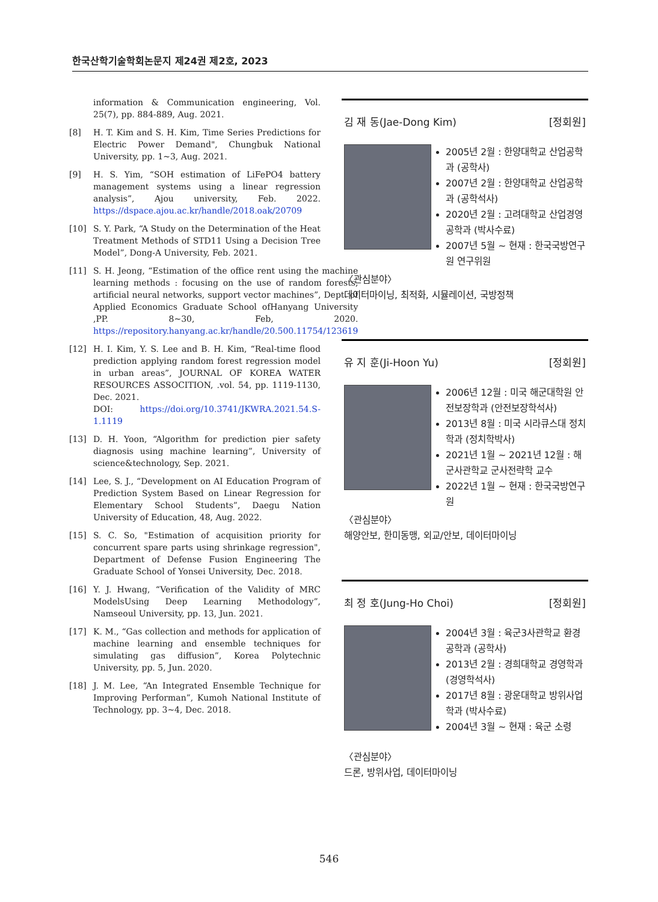한국산학기술학회논문지 제24권 제2호, 2023
information & Communication engineering, Vol. 25(7), pp. 884-889, Aug. 2021.
[8] H. T. Kim and S. H. Kim, Time Series Predictions for Electric Power Demand", Chungbuk National University, pp. 1~3, Aug. 2021.
[9] H. S. Yim, “SOH estimation of LiFePO4 battery management systems using a linear regression analysis”, Ajou university, Feb. 2022. https://dspace.ajou.ac.kr/handle/2018.oak/20709
[10] S. Y. Park, “A Study on the Determination of the Heat Treatment Methods of STD11 Using a Decision Tree Model”, Dong-A University, Feb. 2021.
[11] S. H. Jeong, “Estimation of the office rent using the machine learning methods : focusing on the use of random forests, artificial neural networks, support vector machines”, Dept. of Applied Economics Graduate School ofHanyang University ,PP. 8~30, Feb, 2020. https://repository.hanyang.ac.kr/handle/20.500.11754/123619
[12] H. I. Kim, Y. S. Lee and B. H. Kim, “Real-time flood prediction applying random forest regression model in urban areas”, JOURNAL OF KOREA WATER RESOURCES ASSOCITION, .vol. 54, pp. 1119-1130, Dec. 2021.
DOI: https://doi.org/10.3741/JKWRA.2021.54.S-1.1119
[13] D. H. Yoon, “Algorithm for prediction pier safety diagnosis using machine learning”, University of science&technology, Sep. 2021.
[14] Lee, S. J., “Development on AI Education Program of Prediction System Based on Linear Regression for Elementary School Students”, Daegu Nation University of Education, 48, Aug. 2022.
[15] S. C. So, "Estimation of acquisition priority for concurrent spare parts using shrinkage regression", Department of Defense Fusion Engineering The Graduate School of Yonsei University, Dec. 2018.
[16] Y. J. Hwang, “Verification of the Validity of MRC ModelsUsing Deep Learning Methodology”, Namseoul University, pp. 13, Jun. 2021.
[17] K. M., “Gas collection and methods for application of machine learning and ensemble techniques for simulating gas diffusion”, Korea Polytechnic University, pp. 5, Jun. 2020.
[18] J. M. Lee, “An Integrated Ensemble Technique for Improving Performan”, Kumoh National Institute of Technology, pp. 3~4, Dec. 2018.
김 재 동(Jae-Dong Kim) [정회원]
2005년 2월 : 한양대학교 산업공학과 (공학사)
2007년 2월 : 한양대학교 산업공학과 (공학석사)
2020년 2월 : 고려대학교 산업경영공학과 (박사수료)
2007년 5월 ~ 현재 : 한국국방연구원 연구위원
〈관심분야〉
데이터마이닝, 최적화, 시뮬레이션, 국방정책
유 지 훈(Ji-Hoon Yu) [정회원]
2006년 12월 : 미국 해군대학원 안전보장학과 (안전보장학석사)
2013년 8월 : 미국 시라큐스대 정치학과 (정치학박사)
2021년 1월 ~ 2021년 12월 : 해군사관학교 군사전략학 교수
2022년 1월 ~ 현재 : 한국국방연구원
〈관심분야〉
해양안보, 한미동맹, 외교/안보, 데이터마이닝
최 정 호(Jung-Ho Choi) [정회원]
2004년 3월 : 육군3사관학교 환경공학과 (공학사)
2013년 2월 : 경희대학교 경영학과 (경영학석사)
2017년 8월 : 광운대학교 방위사업학과 (박사수료)
2004년 3월 ~ 현재 : 육군 소령
〈관심분야〉
드론, 방위사업, 데이터마이닝
546